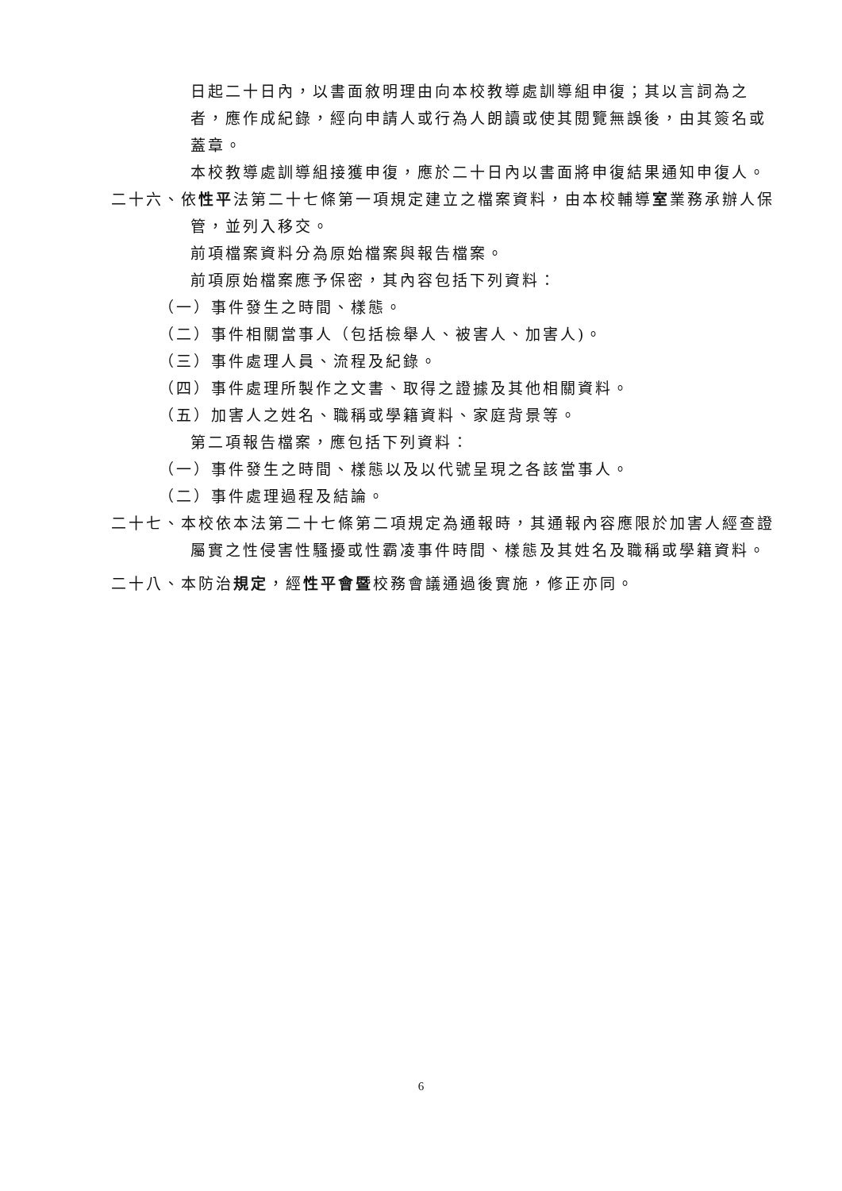日起二十日內，以書面敘明理由向本校教導處訓導組申復；其以言詞為之者，應作成紀錄，經向申請人或行為人朗讀或使其閱覽無誤後，由其簽名或蓋章。
本校教導處訓導組接獲申復，應於二十日內以書面將申復結果通知申復人。
二十六、依性平法第二十七條第一項規定建立之檔案資料，由本校輔導室業務承辦人保管，並列入移交。
前項檔案資料分為原始檔案與報告檔案。
前項原始檔案應予保密，其內容包括下列資料：
（一）事件發生之時間、樣態。
（二）事件相關當事人（包括檢舉人、被害人、加害人)。
（三）事件處理人員、流程及紀錄。
（四）事件處理所製作之文書、取得之證據及其他相關資料。
（五）加害人之姓名、職稱或學籍資料、家庭背景等。
第二項報告檔案，應包括下列資料：
（一）事件發生之時間、樣態以及以代號呈現之各該當事人。
（二）事件處理過程及結論。
二十七、本校依本法第二十七條第二項規定為通報時，其通報內容應限於加害人經查證屬實之性侵害性騷擾或性霸凌事件時間、樣態及其姓名及職稱或學籍資料。
二十八、本防治規定，經性平會暨校務會議通過後實施，修正亦同。
6